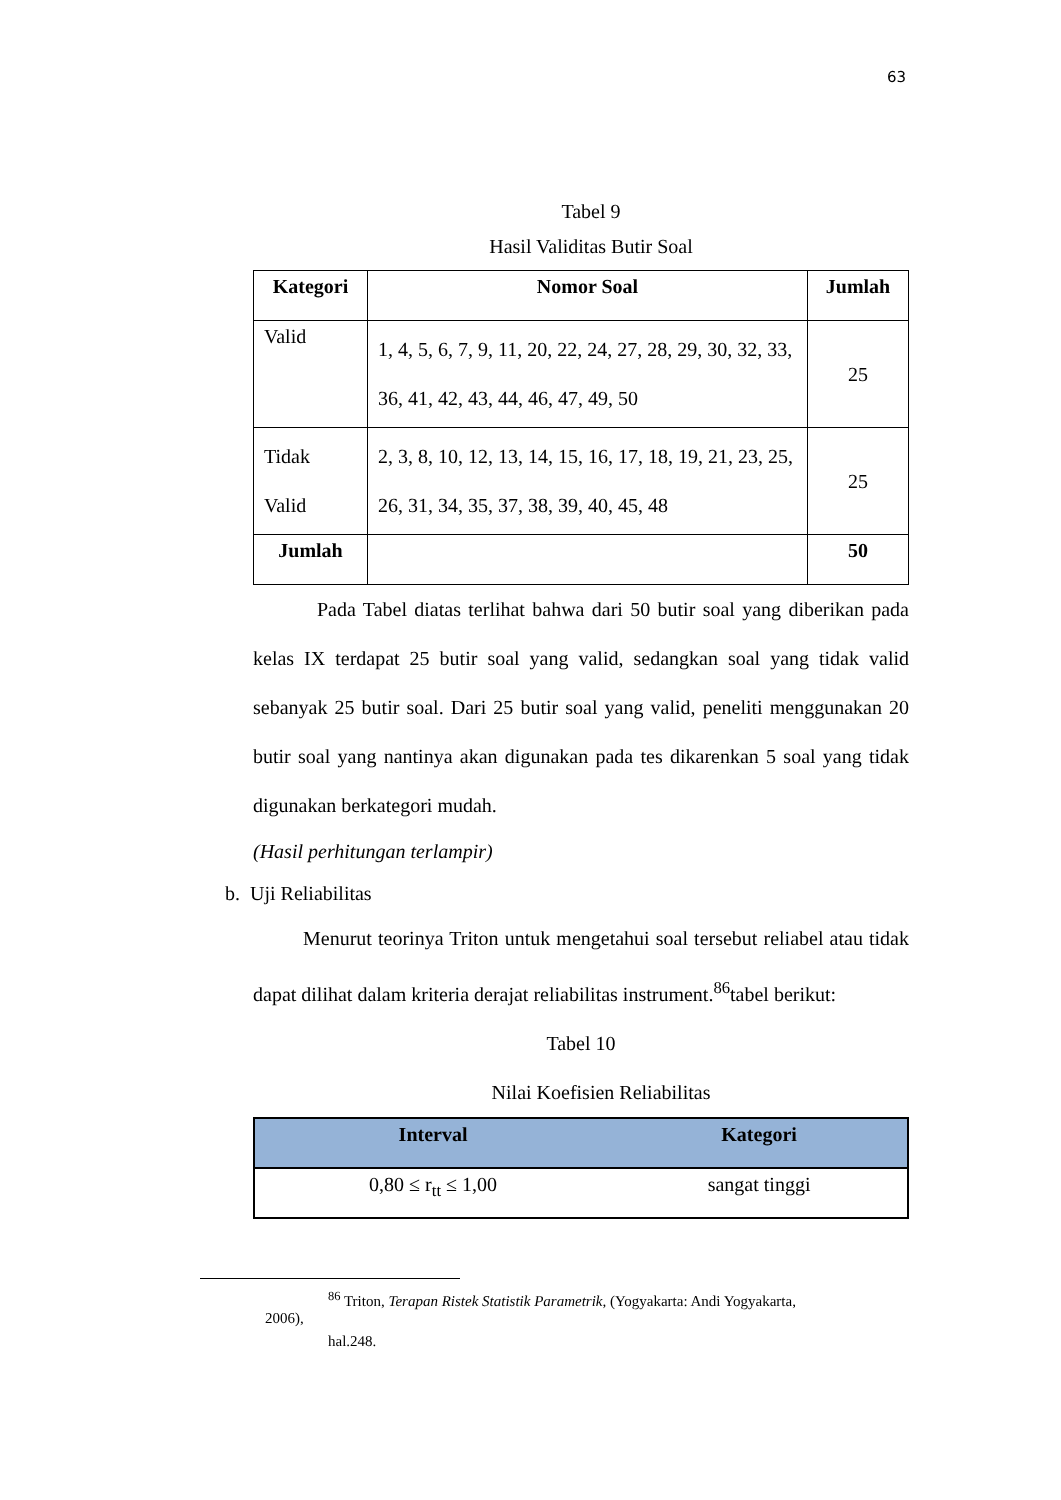63
Tabel 9
Hasil Validitas Butir Soal
| Kategori | Nomor Soal | Jumlah |
| --- | --- | --- |
| Valid | 1, 4, 5, 6, 7, 9, 11, 20, 22, 24, 27, 28, 29, 30, 32, 33, 36, 41, 42, 43, 44, 46, 47, 49, 50 | 25 |
| Tidak Valid | 2, 3, 8, 10, 12, 13, 14, 15, 16, 17, 18, 19, 21, 23, 25, 26, 31, 34, 35, 37, 38, 39, 40, 45, 48 | 25 |
| Jumlah | | 50 |
Pada Tabel diatas terlihat bahwa dari 50 butir soal yang diberikan pada kelas IX terdapat 25 butir soal yang valid, sedangkan soal yang tidak valid sebanyak 25 butir soal. Dari 25 butir soal yang valid, peneliti menggunakan 20 butir soal yang nantinya akan digunakan pada tes dikarenkan 5 soal yang tidak digunakan berkategori mudah.
(Hasil perhitungan terlampir)
b. Uji Reliabilitas
Menurut teorinya Triton untuk mengetahui soal tersebut reliabel atau tidak dapat dilihat dalam kriteria derajat reliabilitas instrument.<sup>86</sup>tabel berikut:
Tabel 10
Nilai Koefisien Reliabilitas
| Interval | Kategori |
| --- | --- |
| 0,80 ≤ r<sub>tt</sub> ≤ 1,00 | sangat tinggi |
<sup>86</sup> Triton, Terapan Ristek Statistik Parametrik, (Yogyakarta: Andi Yogyakarta,
2006),
hal.248.